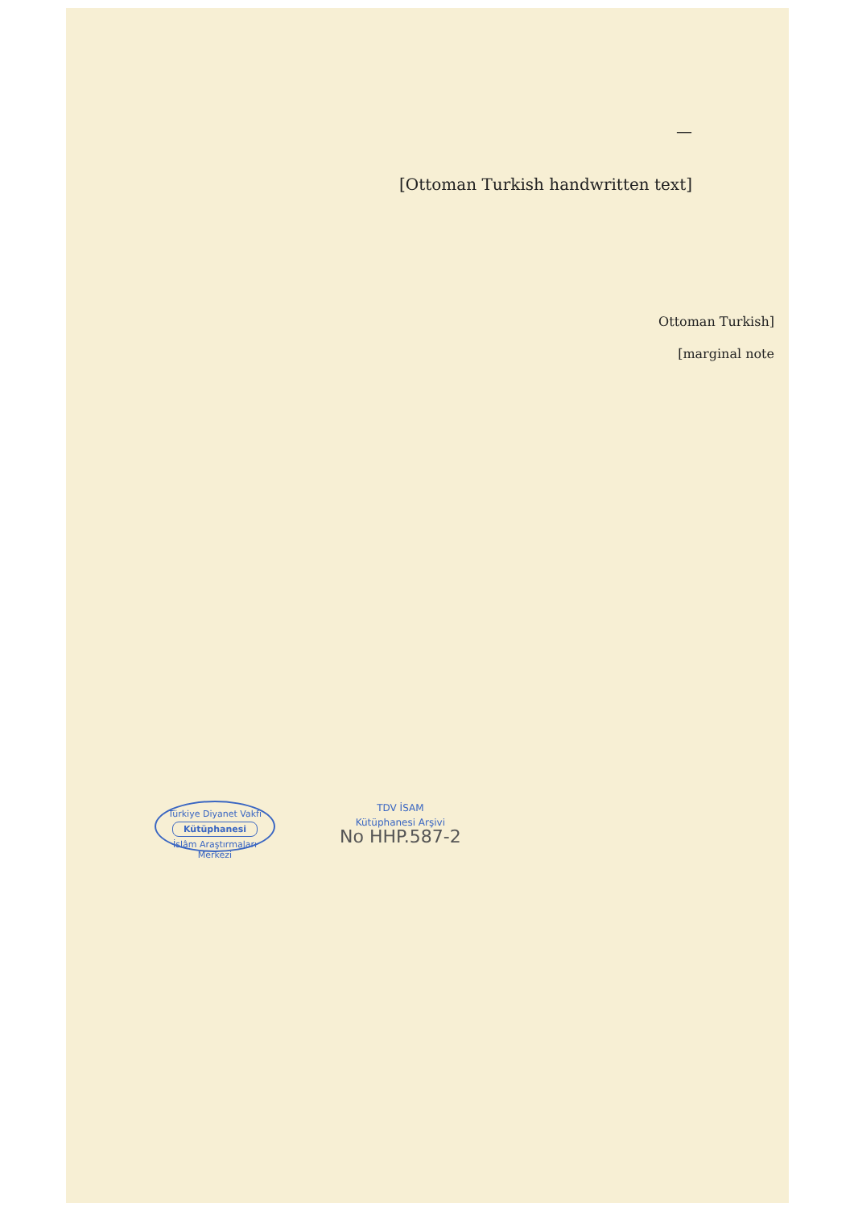—
[Ottoman Turkish handwritten text]
[Ottoman Turkish marginal note]
Türkiye Diyanet Vakfı
Kütüphanesi
İslâm Araştırmaları Merkezi
TDV İSAM
Kütüphanesi Arşivi
No HHP.587-2